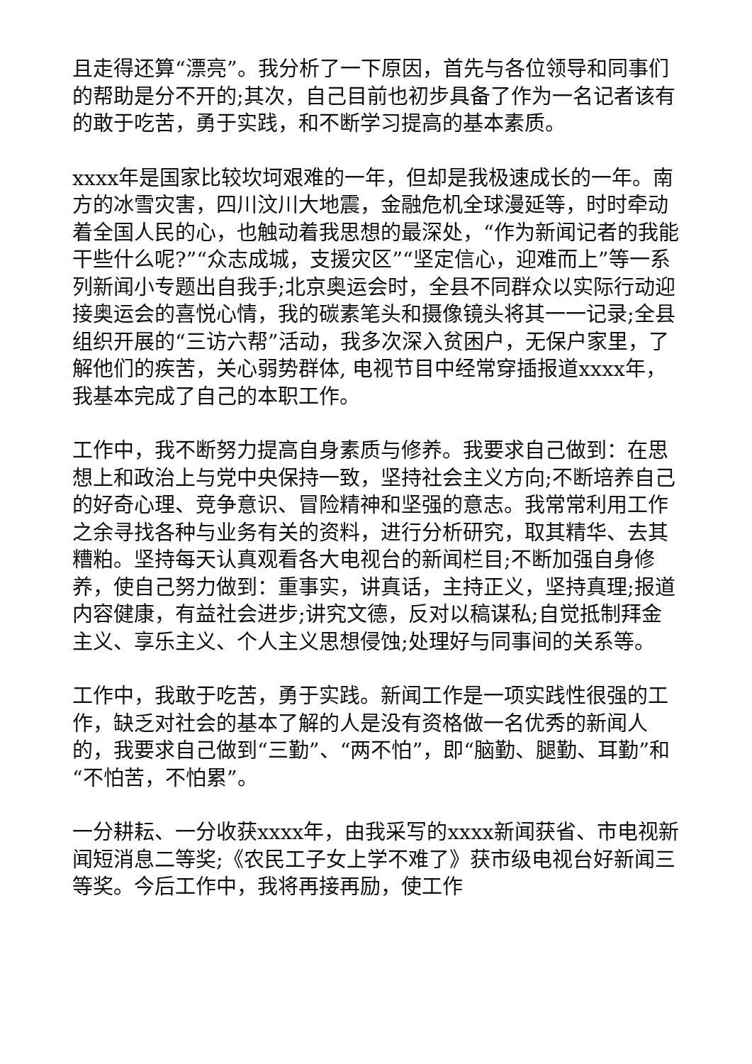且走得还算“漂亮”。我分析了一下原因，首先与各位领导和同事们的帮助是分不开的;其次，自己目前也初步具备了作为一名记者该有的敢于吃苦，勇于实践，和不断学习提高的基本素质。
xxxx年是国家比较坎坷艰难的一年，但却是我极速成长的一年。南方的冰雪灾害，四川汶川大地震，金融危机全球漫延等，时时牵动着全国人民的心，也触动着我思想的最深处，“作为新闻记者的我能干些什么呢?”“众志成城，支援灾区”“坚定信心，迎难而上”等一系列新闻小专题出自我手;北京奥运会时，全县不同群众以实际行动迎接奥运会的喜悦心情，我的碳素笔头和摄像镜头将其一一记录;全县组织开展的“三访六帮”活动，我多次深入贫困户，无保户家里，了解他们的疾苦，关心弱势群体, 电视节目中经常穿插报道xxxx年，我基本完成了自己的本职工作。
工作中，我不断努力提高自身素质与修养。我要求自己做到：在思想上和政治上与党中央保持一致，坚持社会主义方向;不断培养自己的好奇心理、竞争意识、冒险精神和坚强的意志。我常常利用工作之余寻找各种与业务有关的资料，进行分析研究，取其精华、去其糟粕。坚持每天认真观看各大电视台的新闻栏目;不断加强自身修养，使自己努力做到：重事实，讲真话，主持正义，坚持真理;报道内容健康，有益社会进步;讲究文德，反对以稿谋私;自觉抵制拜金主义、享乐主义、个人主义思想侵蚀;处理好与同事间的关系等。
工作中，我敢于吃苦，勇于实践。新闻工作是一项实践性很强的工作，缺乏对社会的基本了解的人是没有资格做一名优秀的新闻人的，我要求自己做到“三勤”、“两不怕”，即“脑勤、腿勤、耳勤”和“不怕苦，不怕累”。
一分耕耘、一分收获xxxx年，由我采写的xxxx新闻获省、市电视新闻短消息二等奖;《农民工子女上学不难了》获市级电视台好新闻三等奖。今后工作中，我将再接再励，使工作